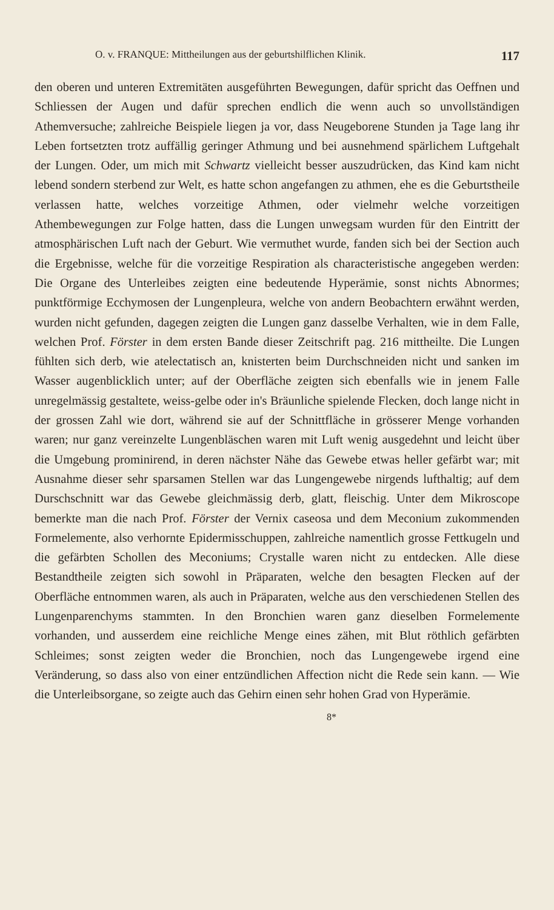O. v. FRANQUE: Mittheilungen aus der geburtshilflichen Klinik. 117
den oberen und unteren Extremitäten ausgeführten Bewegungen, dafür spricht das Oeffnen und Schliessen der Augen und dafür sprechen endlich die wenn auch so unvollständigen Athemversuche; zahlreiche Beispiele liegen ja vor, dass Neugeborene Stunden ja Tage lang ihr Leben fortsetzten trotz auffällig geringer Athmung und bei ausnehmend spärlichem Luftgehalt der Lungen. Oder, um mich mit Schwartz vielleicht besser auszudrücken, das Kind kam nicht lebend sondern sterbend zur Welt, es hatte schon angefangen zu athmen, ehe es die Geburtstheile verlassen hatte, welches vorzeitige Athmen, oder vielmehr welche vorzeitigen Athembewegungen zur Folge hatten, dass die Lungen unwegsam wurden für den Eintritt der atmosphärischen Luft nach der Geburt. Wie vermuthet wurde, fanden sich bei der Section auch die Ergebnisse, welche für die vorzeitige Respiration als characteristische angegeben werden: Die Organe des Unterleibes zeigten eine bedeutende Hyperämie, sonst nichts Abnormes; punktförmige Ecchymosen der Lungenpleura, welche von andern Beobachtern erwähnt werden, wurden nicht gefunden, dagegen zeigten die Lungen ganz dasselbe Verhalten, wie in dem Falle, welchen Prof. Förster in dem ersten Bande dieser Zeitschrift pag. 216 mittheilte. Die Lungen fühlten sich derb, wie atelectatisch an, knisterten beim Durchschneiden nicht und sanken im Wasser augenblicklich unter; auf der Oberfläche zeigten sich ebenfalls wie in jenem Falle unregelmässig gestaltete, weiss-gelbe oder in's Bräunliche spielende Flecken, doch lange nicht in der grossen Zahl wie dort, während sie auf der Schnittfläche in grösserer Menge vorhanden waren; nur ganz vereinzelte Lungenbläschen waren mit Luft wenig ausgedehnt und leicht über die Umgebung prominirend, in deren nächster Nähe das Gewebe etwas heller gefärbt war; mit Ausnahme dieser sehr sparsamen Stellen war das Lungengewebe nirgends lufthaltig; auf dem Durschschnitt war das Gewebe gleichmässig derb, glatt, fleischig. Unter dem Mikroscope bemerkte man die nach Prof. Förster der Vernix caseosa und dem Meconium zukommenden Formelemente, also verhornte Epidermisschuppen, zahlreiche namentlich grosse Fettkugeln und die gefärbten Schollen des Meconiums; Crystalle waren nicht zu entdecken. Alle diese Bestandtheile zeigten sich sowohl in Präparaten, welche den besagten Flecken auf der Oberfläche entnommen waren, als auch in Präparaten, welche aus den verschiedenen Stellen des Lungenparenchyms stammten. In den Bronchien waren ganz dieselben Formelemente vorhanden, und ausserdem eine reichliche Menge eines zähen, mit Blut röthlich gefärbten Schleimes; sonst zeigten weder die Bronchien, noch das Lungengewebe irgend eine Veränderung, so dass also von einer entzündlichen Affection nicht die Rede sein kann. — Wie die Unterleibsorgane, so zeigte auch das Gehirn einen sehr hohen Grad von Hyperämie.
8*